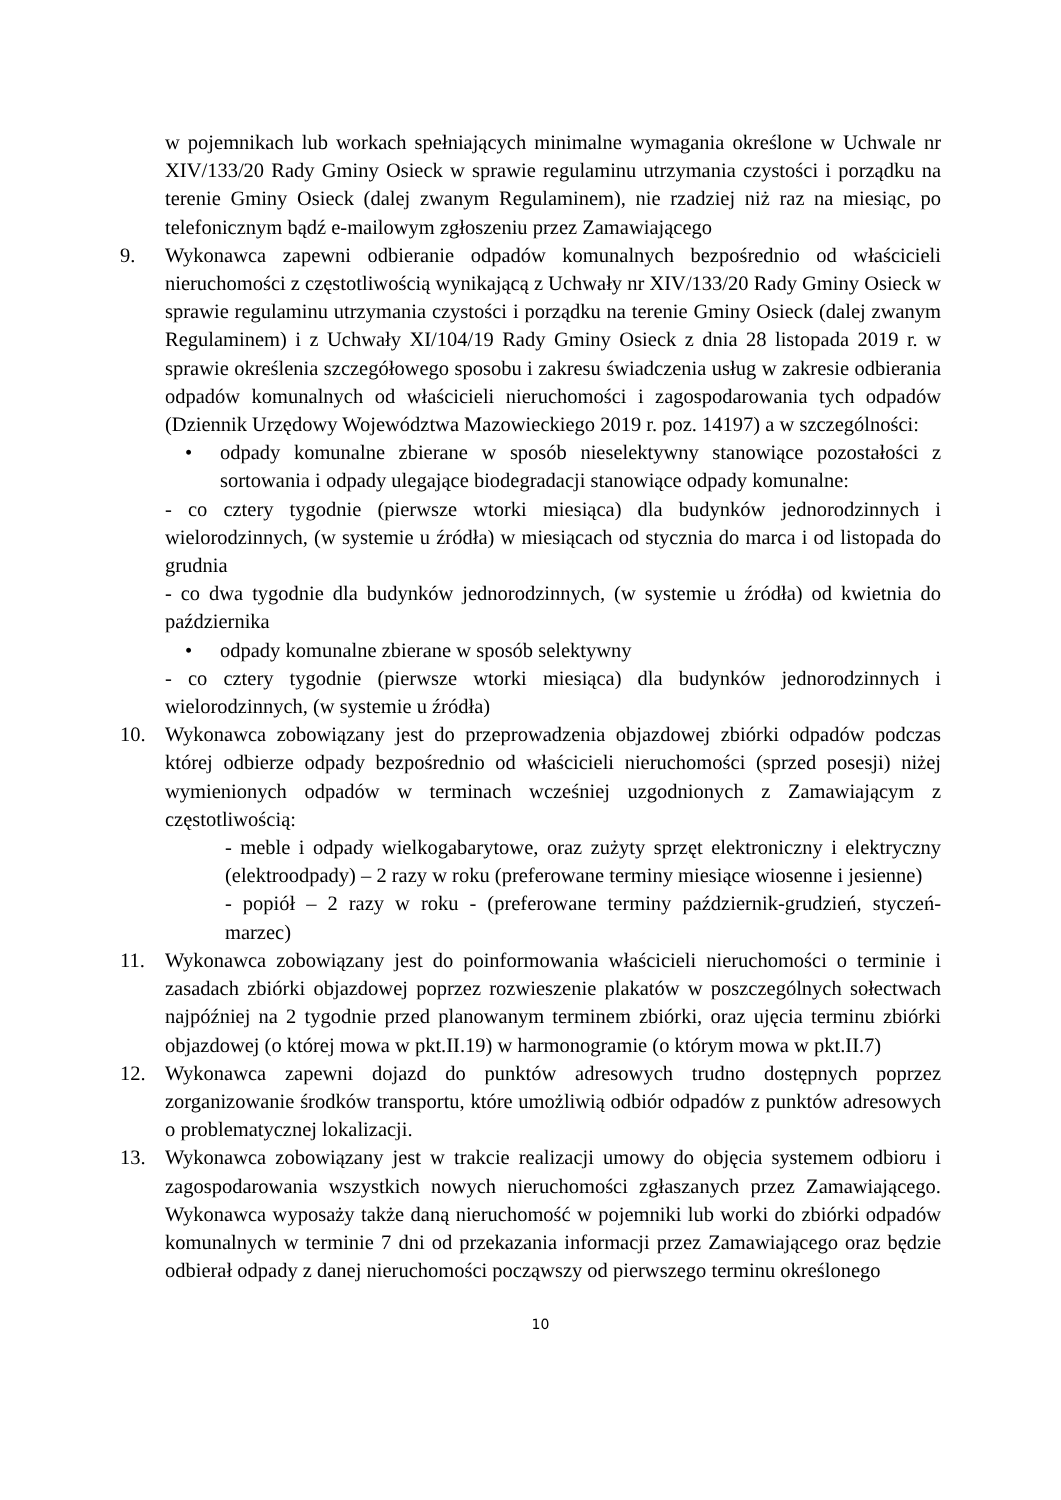w pojemnikach lub workach spełniających minimalne wymagania określone w Uchwale nr XIV/133/20 Rady Gminy Osieck w sprawie regulaminu utrzymania czystości i porządku na terenie Gminy Osieck (dalej zwanym Regulaminem), nie rzadziej niż raz na miesiąc, po telefonicznym bądź e-mailowym zgłoszeniu przez Zamawiającego
9. Wykonawca zapewni odbieranie odpadów komunalnych bezpośrednio od właścicieli nieruchomości z częstotliwością wynikającą z Uchwały nr XIV/133/20 Rady Gminy Osieck w sprawie regulaminu utrzymania czystości i porządku na terenie Gminy Osieck (dalej zwanym Regulaminem) i z Uchwały XI/104/19 Rady Gminy Osieck z dnia 28 listopada 2019 r. w sprawie określenia szczegółowego sposobu i zakresu świadczenia usług w zakresie odbierania odpadów komunalnych od właścicieli nieruchomości i zagospodarowania tych odpadów (Dziennik Urzędowy Województwa Mazowieckiego 2019 r. poz. 14197) a w szczególności:
• odpady komunalne zbierane w sposób nieselektywny stanowiące pozostałości z sortowania i odpady ulegające biodegradacji stanowiące odpady komunalne:
- co cztery tygodnie (pierwsze wtorki miesiąca) dla budynków jednorodzinnych i wielorodzinnych, (w systemie u źródła) w miesiącach od stycznia do marca i od listopada do grudnia
- co dwa tygodnie dla budynków jednorodzinnych, (w systemie u źródła) od kwietnia do października
• odpady komunalne zbierane w sposób selektywny
- co cztery tygodnie (pierwsze wtorki miesiąca) dla budynków jednorodzinnych i wielorodzinnych, (w systemie u źródła)
10. Wykonawca zobowiązany jest do przeprowadzenia objazdowej zbiórki odpadów podczas której odbierze odpady bezpośrednio od właścicieli nieruchomości (sprzed posesji) niżej wymienionych odpadów w terminach wcześniej uzgodnionych z Zamawiającym z częstotliwością:
- meble i odpady wielkogabarytowe, oraz zużyty sprzęt elektroniczny i elektryczny (elektroodpady) – 2 razy w roku (preferowane terminy miesiące wiosenne i jesienne)
- popiół – 2 razy w roku - (preferowane terminy październik-grudzień, styczeń-marzec)
11. Wykonawca zobowiązany jest do poinformowania właścicieli nieruchomości o terminie i zasadach zbiórki objazdowej poprzez rozwieszenie plakatów w poszczególnych sołectwach najpóźniej na 2 tygodnie przed planowanym terminem zbiórki, oraz ujęcia terminu zbiórki objazdowej (o której mowa w pkt.II.19) w harmonogramie (o którym mowa w pkt.II.7)
12. Wykonawca zapewni dojazd do punktów adresowych trudno dostępnych poprzez zorganizowanie środków transportu, które umożliwią odbiór odpadów z punktów adresowych o problematycznej lokalizacji.
13. Wykonawca zobowiązany jest w trakcie realizacji umowy do objęcia systemem odbioru i zagospodarowania wszystkich nowych nieruchomości zgłaszanych przez Zamawiającego. Wykonawca wyposaży także daną nieruchomość w pojemniki lub worki do zbiórki odpadów komunalnych w terminie 7 dni od przekazania informacji przez Zamawiającego oraz będzie odbierał odpady z danej nieruchomości począwszy od pierwszego terminu określonego
10